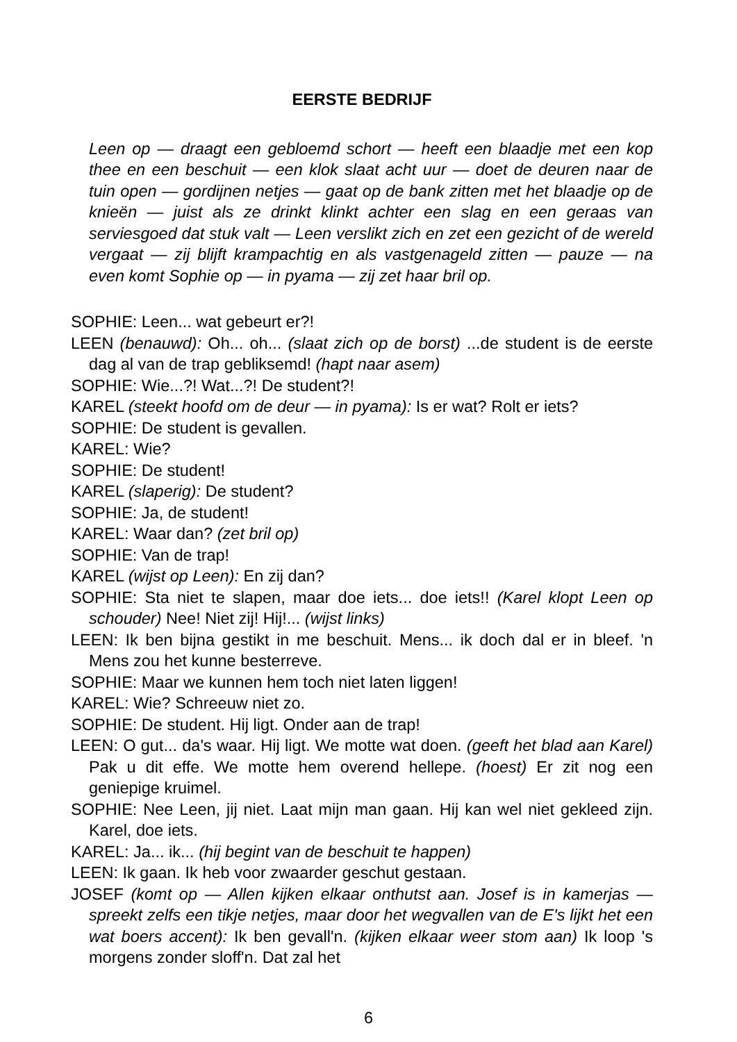EERSTE BEDRIJF
Leen op — draagt een gebloemd schort — heeft een blaadje met een kop thee en een beschuit — een klok slaat acht uur — doet de deuren naar de tuin open — gordijnen netjes — gaat op de bank zitten met het blaadje op de knieën — juist als ze drinkt klinkt achter een slag en een geraas van serviesgoed dat stuk valt — Leen verslikt zich en zet een gezicht of de wereld vergaat — zij blijft krampachtig en als vastgenageld zitten — pauze — na even komt Sophie op — in pyama — zij zet haar bril op.
SOPHIE: Leen... wat gebeurt er?!
LEEN (benauwd): Oh... oh... (slaat zich op de borst) ...de student is de eerste dag al van de trap gebliksemd! (hapt naar asem)
SOPHIE: Wie...?! Wat...?! De student?!
KAREL (steekt hoofd om de deur — in pyama): Is er wat? Rolt er iets?
SOPHIE: De student is gevallen.
KAREL: Wie?
SOPHIE: De student!
KAREL (slaperig): De student?
SOPHIE: Ja, de student!
KAREL: Waar dan? (zet bril op)
SOPHIE: Van de trap!
KAREL (wijst op Leen): En zij dan?
SOPHIE: Sta niet te slapen, maar doe iets... doe iets!! (Karel klopt Leen op schouder) Nee! Niet zij! Hij!... (wijst links)
LEEN: Ik ben bijna gestikt in me beschuit. Mens... ik doch dal er in bleef. 'n Mens zou het kunne besterreve.
SOPHIE: Maar we kunnen hem toch niet laten liggen!
KAREL: Wie? Schreeuw niet zo.
SOPHIE: De student. Hij ligt. Onder aan de trap!
LEEN: O gut... da's waar. Hij ligt. We motte wat doen. (geeft het blad aan Karel) Pak u dit effe. We motte hem overend hellepe. (hoest) Er zit nog een geniepige kruimel.
SOPHIE: Nee Leen, jij niet. Laat mijn man gaan. Hij kan wel niet gekleed zijn. Karel, doe iets.
KAREL: Ja... ik... (hij begint van de beschuit te happen)
LEEN: Ik gaan. Ik heb voor zwaarder geschut gestaan.
JOSEF (komt op — Allen kijken elkaar onthutst aan. Josef is in kamerjas — spreekt zelfs een tikje netjes, maar door het wegvallen van de E's lijkt het een wat boers accent): Ik ben gevall'n. (kijken elkaar weer stom aan) Ik loop 's morgens zonder sloff'n. Dat zal het
6